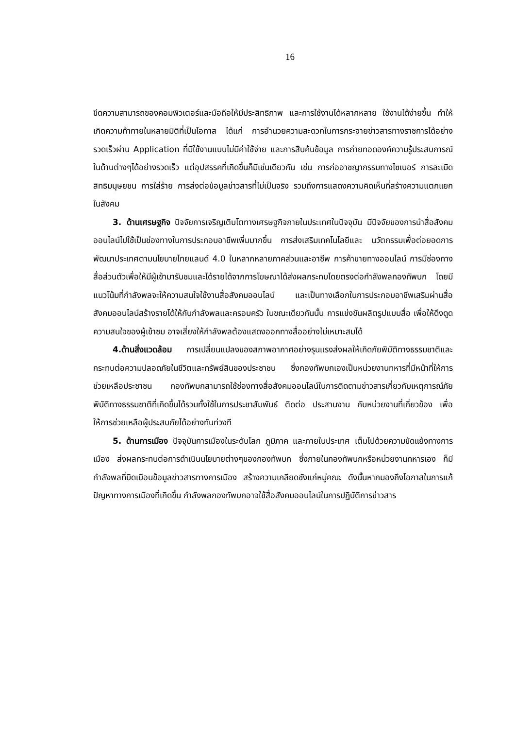16
ขีดความสามารถของคอมพิวเตอร์และมือถือให้มีประสิทธิภาพ และการใช้งานได้หลากหลาย ใช้งานได้ง่ายขึ้น ทำให้เกิดความท้าทายในหลายมิติที่เป็นโอกาส ได้แก่ การอำนวยความสะดวกในการกระจายข่าวสารทางราชการได้อย่างรวดเร็วผ่าน Application ที่มีใช้งานแบบไม่มีค่าใช้จ่าย และการสืบค้นข้อมูล การถ่ายทอดองค์ความรู้ประสบการณ์ในด้านต่างๆได้อย่างรวดเร็ว แต่อุปสรรคที่เกิดขึ้นก็มีเช่นเดียวกัน เช่น การก่ออาชญากรรมทางไซเบอร์ การละเมิดสิทธิมนุษยชน การใส่ร้าย การส่งต่อข้อมูลข่าวสารที่ไม่เป็นจริง รวมถึงการแสดงความคิดเห็นที่สร้างความแตกแยกในสังคม
3. ด้านเศรษฐกิจ ปัจจัยการเจริญเติบโตทางเศรษฐกิจภายในประเทศในปัจจุบัน มีปัจจัยของการนำสื่อสังคมออนไลน์ไปใช้เป็นช่องทางในการประกอบอาชีพเพิ่มมากขึ้น การส่งเสริมเทคโนโลยีและ นวัตกรรมเพื่อต่อยอดการพัฒนาประเทศตามนโยบายไทยแลนด์ 4.0 ในหลากหลายภาคส่วนและอาชีพ การค้าขายทางออนไลน์ การมีช่องทางสื่อส่วนตัวเพื่อให้มีผู้เข้ามารับชมและได้รายได้จากการโฆษณาได้ส่งผลกระทบโดยตรงต่อกำลังพลกองทัพบก โดยมีแนวโน้มที่กำลังพลจะให้ความสนใจใช้งานสื่อสังคมออนไลน์ และเป็นทางเลือกในการประกอบอาชีพเสริมผ่านสื่อสังคมออนไลน์สร้างรายได้ให้กับกำลังพลและครอบครัว ในขณะเดียวกันนั้น การแข่งขันผลิตรูปแบบสื่อ เพื่อให้ดึงดูดความสนใจของผู้เข้าชม อาจเสี่ยงให้กำลังพลต้องแสดงออกทางสื่ออย่างไม่เหมาะสมได้
4.ด้านสิ่งแวดล้อม การเปลี่ยนแปลงของสภาพอากาศอย่างรุนแรงส่งผลให้เกิดภัยพิบัติทางธรรมชาติและกระทบต่อความปลอดภัยในชีวิตและทรัพย์สินของประชาชน ซึ่งกองทัพบกเองเป็นหน่วยงานทหารที่มีหน้าที่ให้การช่วยเหลือประชาชน กองทัพบกสามารถใช้ช่องทางสื่อสังคมออนไลน์ในการติดตามข่าวสารเกี่ยวกับเหตุการณ์ภัยพิบัติทางธรรมชาติที่เกิดขึ้นได้รวมทั้งใช้ในการประชาสัมพันธ์ ติดต่อ ประสานงาน กับหน่วยงานที่เกี่ยวข้อง เพื่อให้การช่วยเหลือผู้ประสบภัยได้อย่างทันท่วงที
5. ด้านการเมือง ปัจจุบันการเมืองในระดับโลก ภูมิภาค และภายในประเทศ เต็มไปด้วยความขัดแย้งทางการเมือง ส่งผลกระทบต่อการดำเนินนโยบายต่างๆของกองทัพบก ซึ่งภายในกองทัพบกหรือหน่วยงานทหารเอง ก็มีกำลังพลที่บิดเบือนข้อมูลข่าวสารทางการเมือง สร้างความเกลียดชังแก่หมู่คณะ ดังนั้นหากมองถึงโอกาสในการแก้ปัญหาทางการเมืองที่เกิดขึ้น กำลังพลกองทัพบกอาจใช้สื่อสังคมออนไลน์ในการปฏิบัติการข่าวสาร